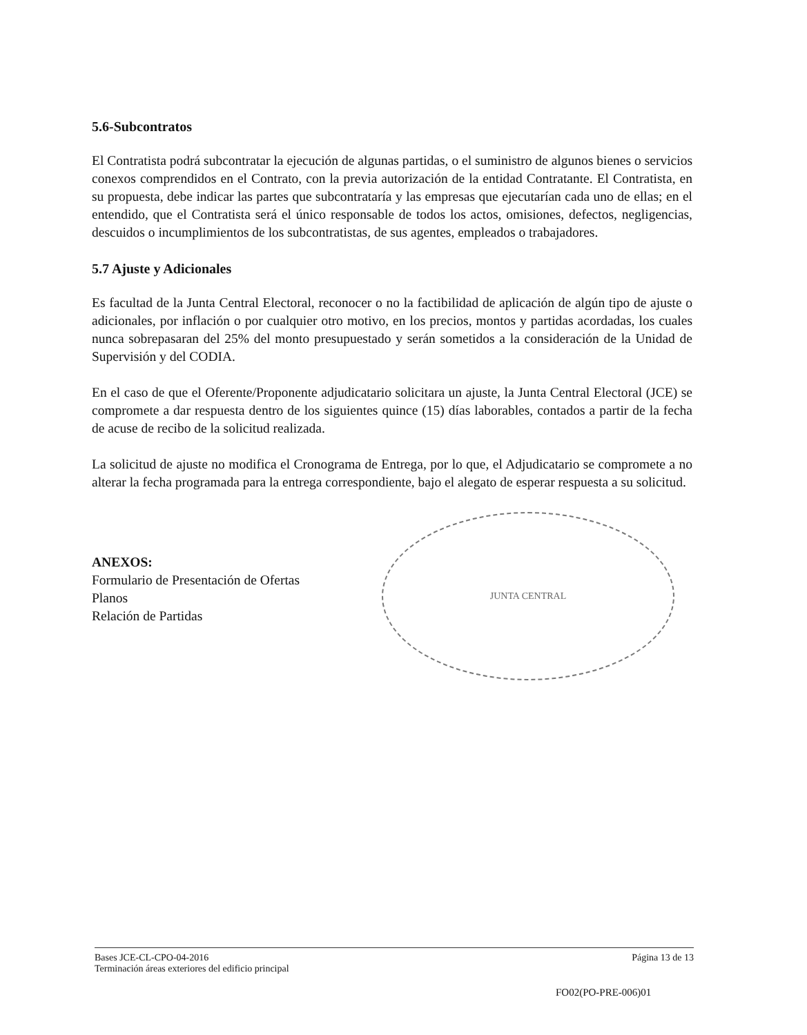5.6-Subcontratos
El Contratista podrá subcontratar la ejecución de algunas partidas, o el suministro de algunos bienes o servicios conexos comprendidos en el Contrato, con la previa autorización de la entidad Contratante. El Contratista, en su propuesta, debe indicar las partes que subcontrataría y las empresas que ejecutarían cada uno de ellas; en el entendido, que el Contratista será el único responsable de todos los actos, omisiones, defectos, negligencias, descuidos o incumplimientos de los subcontratistas, de sus agentes, empleados o trabajadores.
5.7 Ajuste y Adicionales
Es facultad de la Junta Central Electoral, reconocer o no la factibilidad de aplicación de algún tipo de ajuste o adicionales, por inflación o por cualquier otro motivo, en los precios, montos y partidas acordadas, los cuales nunca sobrepasaran del 25% del monto presupuestado y serán sometidos a la consideración de la Unidad de Supervisión y del CODIA.
En el caso de que el Oferente/Proponente adjudicatario solicitara un ajuste, la Junta Central Electoral (JCE) se compromete a dar respuesta dentro de los siguientes quince (15) días laborables, contados a partir de la fecha de acuse de recibo de la solicitud realizada.
La solicitud de ajuste no modifica el Cronograma de Entrega, por lo que, el Adjudicatario se compromete a no alterar la fecha programada para la entrega correspondiente, bajo el alegato de esperar respuesta a su solicitud.
ANEXOS:
Formulario de Presentación de Ofertas
Planos
Relación de Partidas
JUNTA CENTRAL
Bases JCE-CL-CPO-04-2016
Terminación áreas exteriores del edificio principal Página 13 de 13
FO02(PO-PRE-006)01